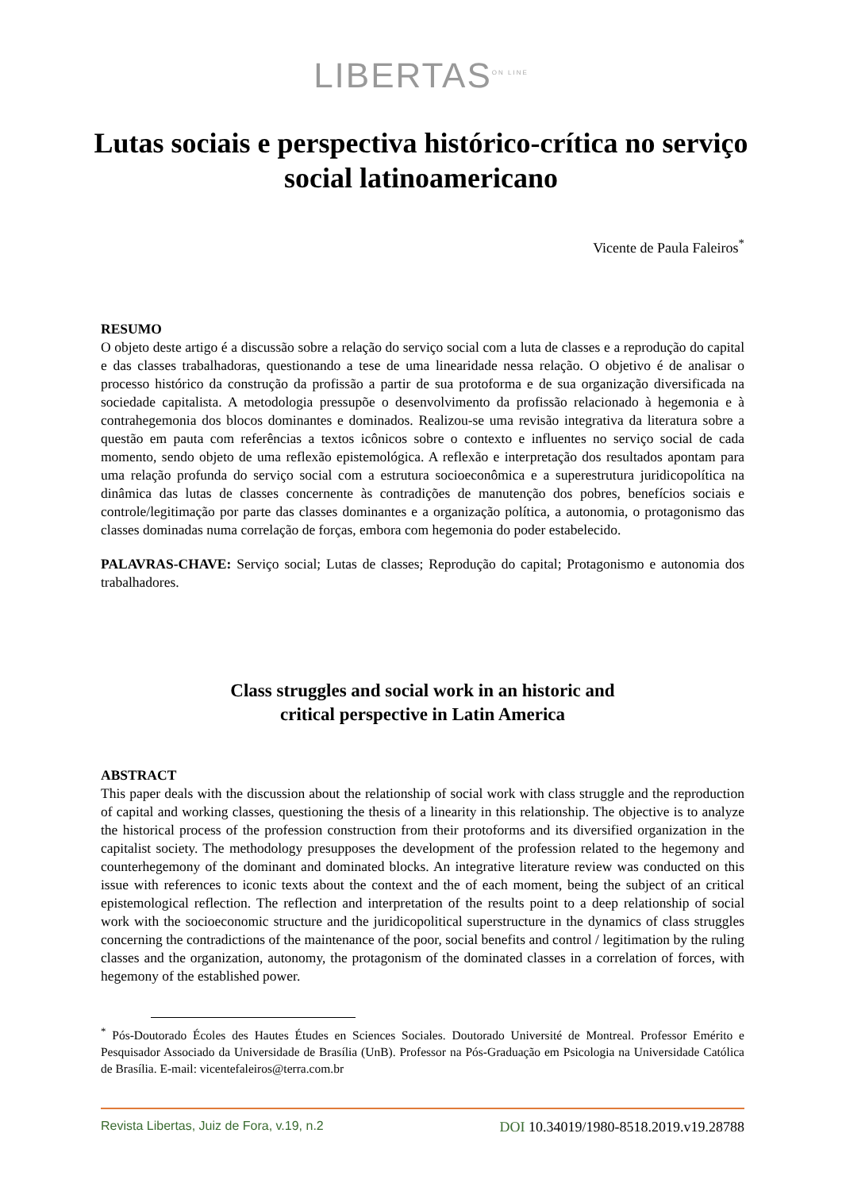LIBERTAS<sup>ON LINE</sup>
Lutas sociais e perspectiva histórico-crítica no serviço social latinoamericano
Vicente de Paula Faleiros<sup>*</sup>
RESUMO
O objeto deste artigo é a discussão sobre a relação do serviço social com a luta de classes e a reprodução do capital e das classes trabalhadoras, questionando a tese de uma linearidade nessa relação. O objetivo é de analisar o processo histórico da construção da profissão a partir de sua protoforma e de sua organização diversificada na sociedade capitalista. A metodologia pressupõe o desenvolvimento da profissão relacionado à hegemonia e à contrahegemonia dos blocos dominantes e dominados. Realizou-se uma revisão integrativa da literatura sobre a questão em pauta com referências a textos icônicos sobre o contexto e influentes no serviço social de cada momento, sendo objeto de uma reflexão epistemológica. A reflexão e interpretação dos resultados apontam para uma relação profunda do serviço social com a estrutura socioeconômica e a superestrutura juridicopolítica na dinâmica das lutas de classes concernente às contradições de manutenção dos pobres, benefícios sociais e controle/legitimação por parte das classes dominantes e a organização política, a autonomia, o protagonismo das classes dominadas numa correlação de forças, embora com hegemonia do poder estabelecido.
PALAVRAS-CHAVE: Serviço social; Lutas de classes; Reprodução do capital; Protagonismo e autonomia dos trabalhadores.
Class struggles and social work in an historic and
critical perspective in Latin America
ABSTRACT
This paper deals with the discussion about the relationship of social work with class struggle and the reproduction of capital and working classes, questioning the thesis of a linearity in this relationship. The objective is to analyze the historical process of the profession construction from their protoforms and its diversified organization in the capitalist society. The methodology presupposes the development of the profession related to the hegemony and counterhegemony of the dominant and dominated blocks. An integrative literature review was conducted on this issue with references to iconic texts about the context and the of each moment, being the subject of an critical epistemological reflection. The reflection and interpretation of the results point to a deep relationship of social work with the socioeconomic structure and the juridicopolitical superstructure in the dynamics of class struggles concerning the contradictions of the maintenance of the poor, social benefits and control / legitimation by the ruling classes and the organization, autonomy, the protagonism of the dominated classes in a correlation of forces, with hegemony of the established power.
<sup>*</sup> Pós-Doutorado Écoles des Hautes Études en Sciences Sociales. Doutorado Université de Montreal. Professor Emérito e Pesquisador Associado da Universidade de Brasília (UnB). Professor na Pós-Graduação em Psicologia na Universidade Católica de Brasília. E-mail: vicentefaleiros@terra.com.br
Revista Libertas, Juiz de Fora, v.19, n.2 DOI 10.34019/1980-8518.2019.v19.28788